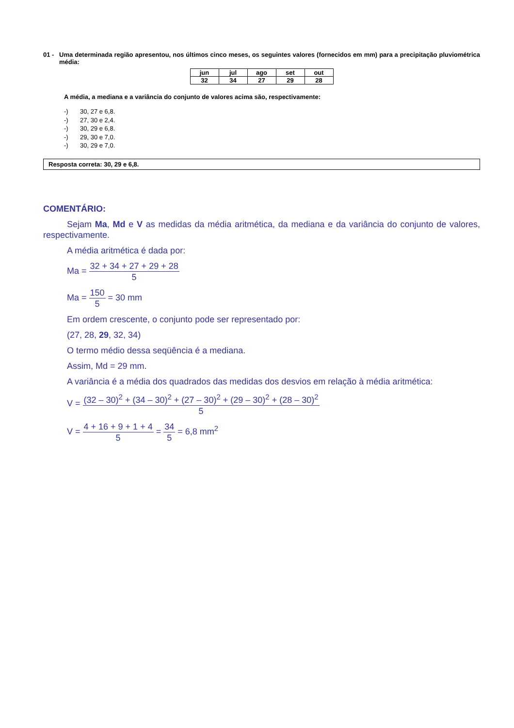01 - Uma determinada região apresentou, nos últimos cinco meses, os seguintes valores (fornecidos em mm) para a precipitação pluviométrica média:
| jun | jul | ago | set | out |
| --- | --- | --- | --- | --- |
| 32 | 34 | 27 | 29 | 28 |
A média, a mediana e a variância do conjunto de valores acima são, respectivamente:
-) 30, 27 e 6,8.
-) 27, 30 e 2,4.
-) 30, 29 e 6,8.
-) 29, 30 e 7,0.
-) 30, 29 e 7,0.
Resposta correta: 30, 29 e 6,8.
COMENTÁRIO:
Sejam Ma, Md e V as medidas da média aritmética, da mediana e da variância do conjunto de valores, respectivamente.
A média aritmética é dada por:
Ma = 32 + 34 + 27 + 29 + 28 5
Ma = 150 5 = 30 mm
Em ordem crescente, o conjunto pode ser representado por:
(27, 28, 29, 32, 34)
O termo médio dessa seqüência é a mediana.
Assim, Md = 29 mm.
A variância é a média dos quadrados das medidas dos desvios em relação à média aritmética:
V = (32 – 30)<sup>2</sup> + (34 – 30)<sup>2</sup> + (27 – 30)<sup>2</sup> + (29 – 30)<sup>2</sup> + (28 – 30)<sup>2</sup> 5
V = 4 + 16 + 9 + 1 + 4 5 = 34 5 = 6,8 mm<sup>2</sup>